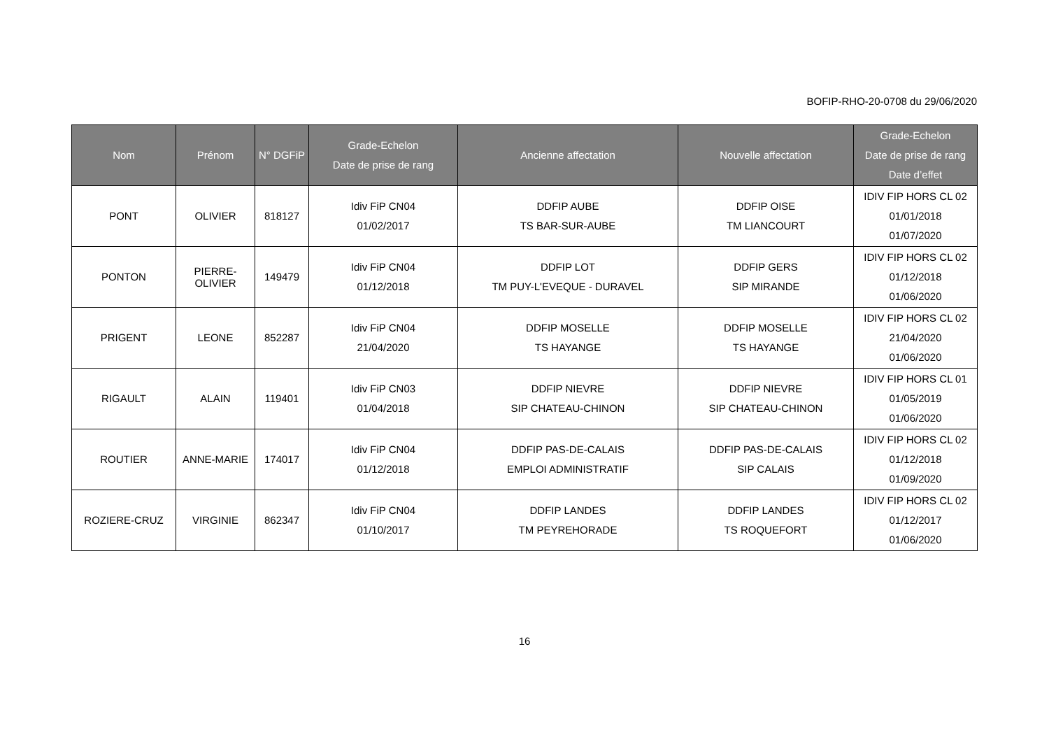BOFIP-RHO-20-0708 du 29/06/2020
| Nom | Prénom | N° DGFiP | Grade-Echelon Date de prise de rang | Ancienne affectation | Nouvelle affectation | Grade-Echelon Date de prise de rang Date d’effet |
| --- | --- | --- | --- | --- | --- | --- |
| PONT | OLIVIER | 818127 | Idiv FiP CN04 01/02/2017 | DDFIP AUBE TS BAR-SUR-AUBE | DDFIP OISE TM LIANCOURT | IDIV FIP HORS CL 02 01/01/2018 01/07/2020 |
| PONTON | PIERRE- OLIVIER | 149479 | Idiv FiP CN04 01/12/2018 | DDFIP LOT TM PUY-L'EVEQUE - DURAVEL | DDFIP GERS SIP MIRANDE | IDIV FIP HORS CL 02 01/12/2018 01/06/2020 |
| PRIGENT | LEONE | 852287 | Idiv FiP CN04 21/04/2020 | DDFIP MOSELLE TS HAYANGE | DDFIP MOSELLE TS HAYANGE | IDIV FIP HORS CL 02 21/04/2020 01/06/2020 |
| RIGAULT | ALAIN | 119401 | Idiv FiP CN03 01/04/2018 | DDFIP NIEVRE SIP CHATEAU-CHINON | DDFIP NIEVRE SIP CHATEAU-CHINON | IDIV FIP HORS CL 01 01/05/2019 01/06/2020 |
| ROUTIER | ANNE-MARIE | 174017 | Idiv FiP CN04 01/12/2018 | DDFIP PAS-DE-CALAIS EMPLOI ADMINISTRATIF | DDFIP PAS-DE-CALAIS SIP CALAIS | IDIV FIP HORS CL 02 01/12/2018 01/09/2020 |
| ROZIERE-CRUZ | VIRGINIE | 862347 | Idiv FiP CN04 01/10/2017 | DDFIP LANDES TM PEYREHORADE | DDFIP LANDES TS ROQUEFORT | IDIV FIP HORS CL 02 01/12/2017 01/06/2020 |
16